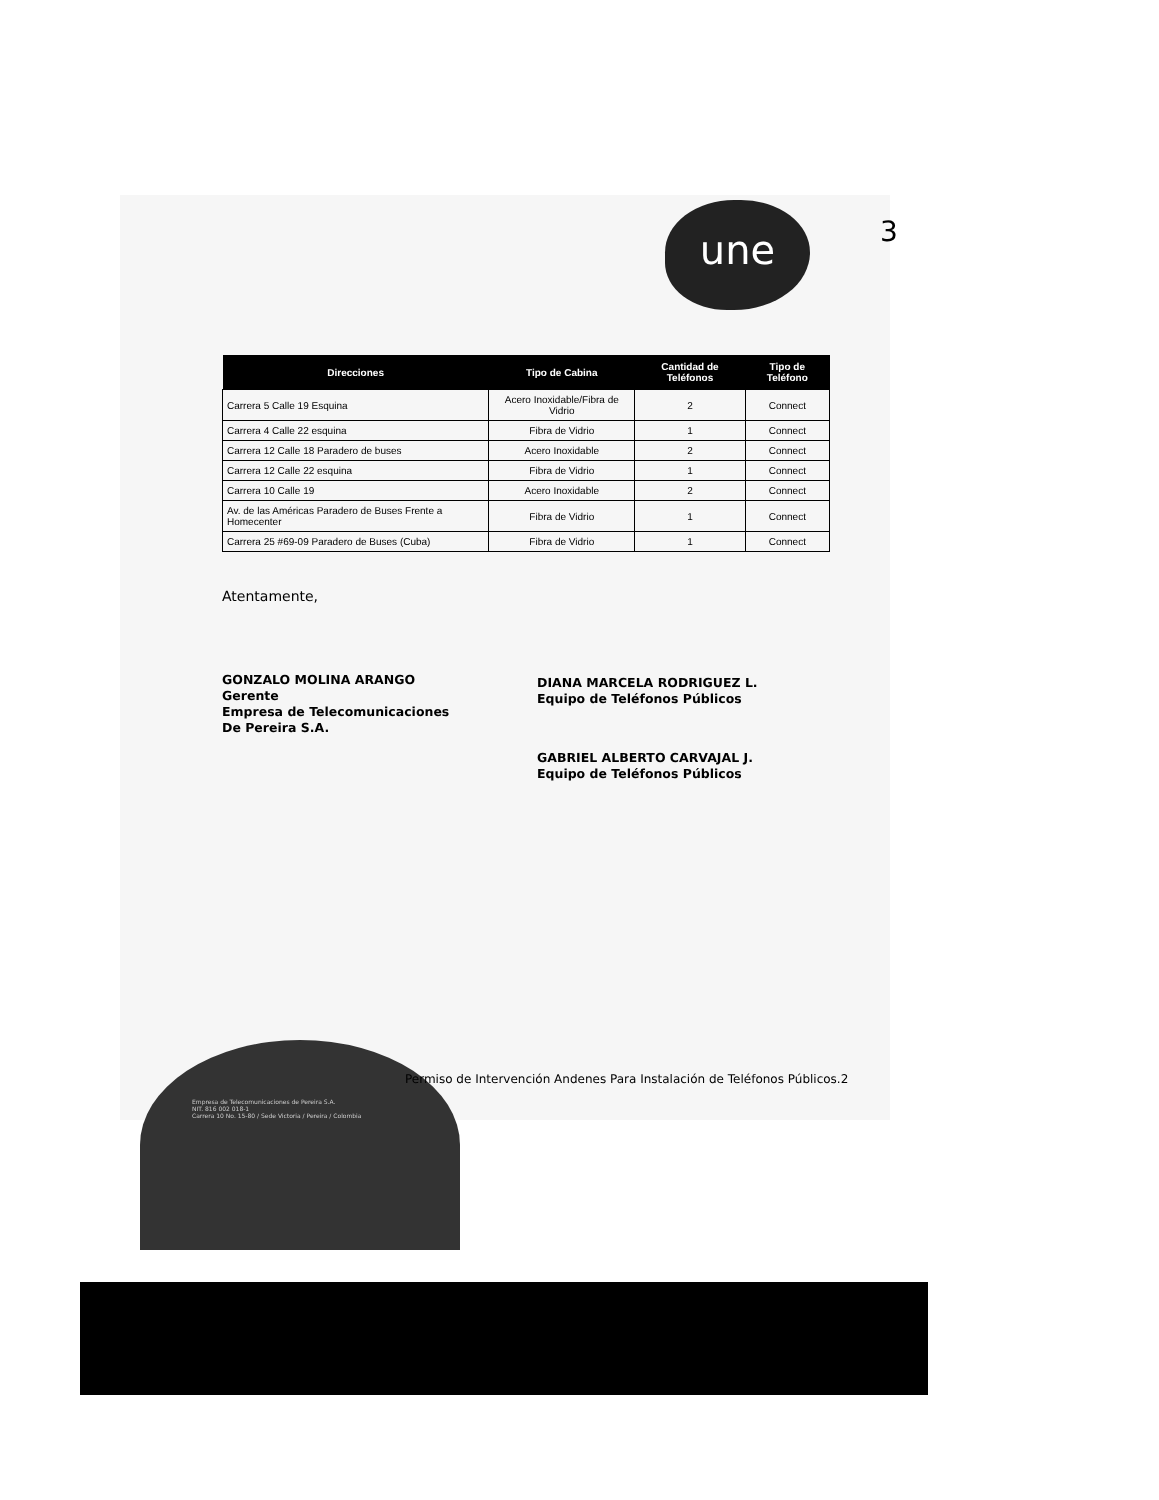une 3
| Direcciones | Tipo de Cabina | Cantidad de Teléfonos | Tipo de Teléfono |
| --- | --- | --- | --- |
| Carrera 5 Calle 19 Esquina | Acero Inoxidable/Fibra de Vidrio | 2 | Connect |
| Carrera 4 Calle 22 esquina | Fibra de Vidrio | 1 | Connect |
| Carrera 12 Calle 18 Paradero de buses | Acero Inoxidable | 2 | Connect |
| Carrera 12 Calle 22 esquina | Fibra de Vidrio | 1 | Connect |
| Carrera 10 Calle 19 | Acero Inoxidable | 2 | Connect |
| Av. de las Américas Paradero de Buses Frente a Homecenter | Fibra de Vidrio | 1 | Connect |
| Carrera 25 #69-09 Paradero de Buses (Cuba) | Fibra de Vidrio | 1 | Connect |
Atentamente,
GONZALO MOLINA ARANGO
Gerente
Empresa de Telecomunicaciones
De Pereira S.A.
DIANA MARCELA RODRIGUEZ L.
Equipo de Teléfonos Públicos
GABRIEL ALBERTO CARVAJAL J.
Equipo de Teléfonos Públicos
Permiso de Intervención Andenes Para Instalación de Teléfonos Públicos.2
Empresa de Telecomunicaciones de Pereira S.A.
NIT. 816 002 018-1
Carrera 10 No. 15-80 / Sede Victoria / Pereira / Colombia